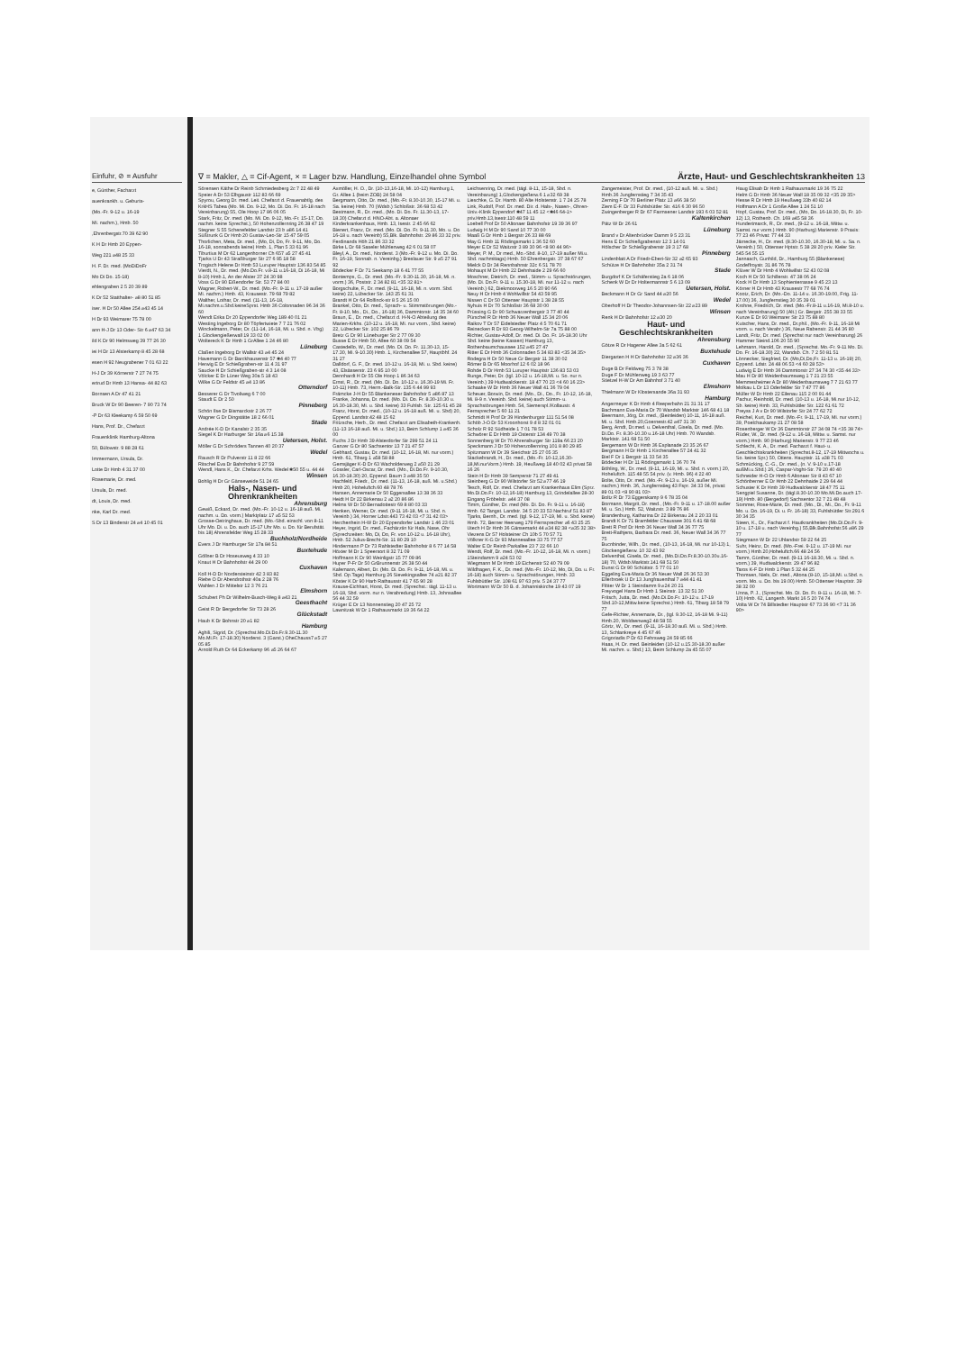Einfuhr, ⊘ = Ausfuhr
e, Günther, Facharzt
auenkrankh. u. Geburts-
(Mo.-Fr. 9-12 u. 16-19
Mi. nachm.), Hmb. 50
,Ehrenbergstr.70 39 62 90
K H Dr Hmb 20 Eppen-
Weg 221 ⌀48 25 33
H. F. Dr. med. (MoDiDoFr
Mo Di Do. 15-18)
ehlengraben 2 5 20 39 89
K Dr 52 Statthalter- ⌀8 80 51 85
iser. H Dr 50 Allee 254 ⌀43 45 14
H Dr 93 Weimarer 75 78 00
ann H-J Dr 13 Oder- Str 6 ⌀47 63 34
ild K Dr 90 Helmsweg 39 77 26 30
iei H Dr 13 Alsterkamp 8 45 28 68
esen H 92 Neugrabener 7 01 63 22
H-J Dr 39 Körnerstr 7 27 74 75
ertrud Dr Hmb 13 Hansa- 44 82 63
Bornsen A Dr 47 41 21
Bruck W Dr 90 Beeren- 7 90 73 74
-P Dr 63 Kleekamp 6 59 50 69
Hans, Prof. Dr., Chefarzt
Frauenklinik Hamburg-Altona
50, Bülowstr. 9 88 28 61
Immermann, Ursula, Dr.
Lotte Dr Hmb 4 31 37 00
Rosemarie, Dr. med.
Ursula, Dr. med.
dt, Louis, Dr. med.
nke, Karl Dr. med.
S Dr 13 Binderstr 24 ⌀4 10 45 01
∇ = Makler, △ = Cif-Agent, × = Lager bzw. Handlung, Einzelhandel ohne Symbol Ärzte, Haut- und Geschlechtskrankheiten 13
Sörensen Käthe Dr Reinb Schmiedesberg 2c 7 22 48 49
Speier A Dr 53 Elbgaustr 112 83 66 69
Spyrou, Georg Dr. med. Leit. Chefarzt d. Frauenabtlg. des KrkHS Tabea (Mo. Mi. Do. 9-12, Mo. Di. Do. Fr. 16-18 nach Vereinbarung) 55, Ole Hoop 17 86 06 05
Stark, Fritz, Dr. med. (Mo. Mi. Do. 9-12, Mo.-Fr. 15-17, Do. nachm. keine Sprechst.), 50 Hohenzollernring 26 38 47 19
Stegner S 55 Schenefelder Landstr 23 b ⌀86 14 41
Süßtrunk G Dr Hmb 20 Gustav-Leo-Str 15 47 59 05
Thorlichen, Meta, Dr. med., (Mo, Di, Do, Fr. 9-11, Mo, Do. 16-18, sonnabends keine) Hmb. 1, Plan 5 33 61 96
Tiburtius M Dr 62 Langenhorner Ch 657 ⌀5 27 45 41
Tjarks U Dr 43 Straßburger Str 27 6 95 18 58
Trogisch Helene Dr Hmb 53 Luruper Hauptstr 136 83 54 85
Vierdt, N., Dr. med. (Mo.Do.Fr. v.8-11 u.16-18, Di 16-18, Mi 8-10) Hmb.1, An der Alster 37 24 30 98
Voss G Dr 90 Eißendorfer Str. 53 77 84 00
Wagner, Robert-W., Dr. med. (Mo.-Fr. 9-11 u. 17-19 außer Mi. nachm.) Hmb. 43, Krausestr. 79 68 79 82
Walther, Lothar, Dr. med. (11-13, 16-18, Mi.nachm.u.Sbd.keineSprst. Hmb 36 Colonnaden 96 34 36 60
Wendt Erika Dr 20 Eppendorfer Weg 189 40 01 21
Westing Ingeborg Dr 80 Töpfertwiete 7 7 21 76 02
Winckelmann, Peter, Dr. (11-14, 16-18, Mi. u. Sbd. n. Vbg) 1 Glockengießerwall 19 33 02 00
Woltereck K Dr Hmb 1 GrAllee 1 24 46 80
Lüneburg
Claßen Ingeborg Dr Wallstr 43 ⌀4 45 24
Havemann G Dr Barckhausenstr 57 ✱4 40 77
Herwig E Dr Schießgraben-str 11 4 31 97
Saucke H Dr Schießgraben-str 4 3 14 08
Völcker E Dr Lüner Weg 30a 5 18 43
Wilke G Dr Feldstr 45 ⌀4 13 86
Otterndorf
Besserer G Dr Tivoliweg 6 7 00
Staudt E Dr 2 50
Pinneberg
Schön Ilse Dr Bismarckstr 2 26 77
Wagner G Dr Dingstätte 18 2 66 01
Stade
Andrée K-D Dr Kanalstr 2 35 35
Siegel K Dr Harburger Str 16a ⌀6 15 38
Uetersen, Holst.
Möller G Dr Schröders Tannen 40 20 37
Wedel
Rausch R Dr Pulverstr 11 8 22 66
Ritschel Eva Dr Bahnhofstr 9 27 59
Wendl, Hans K., Dr. Chefarzt Krhs. Wedel ✱50 55 u. 44 44
Winsen
Bohlig H Dr Gr Gänseweide 51 24 65
Hals-, Nasen- und Ohrenkrankheiten
Ahrensburg
Gewiß, Eckard, Dr. med. (Mo.-Fr. 10-12 u. 16-18 auß. Mi. nachm. u. Do. vorm.) Marktplatz 17 ⌀5 52 53
Grosse-Oetringhaus, Dr. med. (Mo.-Sbd. einschl. von 8-11 Uhr Mo. Di. u. Do. auch 15-17 Uhr Mo. u. Do. für Berufstät. bis 18) Ahrensfelder Weg 15 28 33
Buchholz/Nordheide
Evers J Dr Hamburger Str 17a 84 51
Buxtehude
Göllner B Dr Hoseusweg 4 33 10
Knaut H Dr Bahnhofstr 44 29 00
Cuxhaven
Koll H-D Dr Nordersteinstr 42 3 83 82
Riebe O Dr Abendrothstr 40a 2 28 76
Wahlen J Dr Mittelstr 12 3 76 21
Elmshorn
Schubert Ph Dr Wilhelm-Busch-Weg 8 ⌀43 21
Geesthacht
Geist R Dr Bergedorfer Str 73 28 26
Glückstadt
Haub K Dr Bohnstr 20 ⌀1 82
Hamburg
Aghili, Sigrid, Dr. (Sprechst.Mo.Di.Do.Fr.9.30-11.30 Mo.Mi.Fr. 17-18.30) Norderst. 3 (Garst.) OheChauss7 ⌀5 27 05 85
Arnold Ruth Dr 64 Eckerkamp 96 ⌀5 26 64 67
Axmöller, H. O., Dr. (10-13,16-18, Mi. 10-12) Hamburg 1, Gr. Allee 1 (beim ZOB) 24 58 04
Bergmann, Otto, Dr. med., (Mo.-Fr. 8.30-10.30, 15-17 Mi. u. Sa. keine) Hmb. 70 (Wdsb.) Schloßstr. 36 68 53 42
Bestmann, R., Dr. med., (Mo. Di. Do. Fr. 11.30-13, 17-18.30) Chefarzt d. HNO-Abt. a. Altonaer Kinderkrankenhaus, Hmb. 13, Isestr. 2 45 66 62
Bienert, Franz, Dr. med. (Mo. Di. Do. Fr. 9-11.30, Mo. u. Do 16-18 u. nach Vereinb) 55,Blk. Bahnhofstr. 29 86 33 32 priv. Ferdinands Höh 21 86 33 32
Birke L Dr 68 Saseler Mühlenweg 42 6 01 58 07
Bleyl, A., Dr. med., Norderst. 3 (Mo.-Fr. 9-12 u. Mo. Di. Do. Fr. 16-19, Sonnab. n. Vereinbg.) Breslauer Str. 9 ⌀5 27 91 92
Bödecker F Dr 71 Seekamp 18 6 41 77 55
Bontemps, G., Dr. med. (Mo.-Fr. 9.30-11.30, 16-18, Mi. n. vorm.) 36, Poststr. 2 34 82 81 <35 32 81>
Borgschulte, F., Dr. med. (9-11, 16-18, Mi. n. vorm. Sbd. keine) 22, Lübecker Str. 143 25 61 31
Brandt H Dr 64 Rolfinck-str 8 5 26 15 00
Brankel, Otto, Dr. med., Sprach- u. Stimmstörungen (Mo.-Fr. 8-10, Mo., Di., Do., 16-18) 36, Dammtorstr. 14 35 34 60
Braun, E., Dr. med., Chefarzt d. H-N-O Abteilung des Marien-Krkhs. (10-12 u. 16-18, Mi. nur vorm., Sbd. keine) 22, Lübecker Str. 102 25 86 79
Bretz G Dr 90 Lüneburger Str 2 77 09 30
Busse E Dr Hmb 50, Allee 60 38 09 54
Castedello, W., Dr. med. (Mo. Di. Do. Fr. 11.30-13, 15-17.30, Mi. 9-10.30) Hmb. 1, Kirchenallee 57, Hauptbhf. 24 31 27
Dalldorf, G. F., Dr. med. 10-12 u. 16-18, Mi. u. Sbd. keine) 43, Elsässerstr. 23 6 95 10 00
Dennhardt H Dr 55 Ole Hoop 1 86 34 63
Ernst, R., Dr. med. (Mo. Di. Do. 10-12 u. 16.30-19 Mi. Fr. 10-11) Hmb. 73, Herm.-Balk-Str. 135 6 44 99 93
Främcke J-H Dr 55 Blankeneser Bahnhofstr 5 ⌀86 87 13
Franke, Johanna, Dr. med. (Mo. Di. Do. Fr. 8.30-10.30 u. 16.30-18.30, Mi. u. Sbd. keine) 33 Fuhlsb. Str. 125 61 45 28
Franz, Horst, Dr. med., (10-12 u. 16-18 auß. Mi. u. Sbd) 20, Eppend. Landstr.42 48 15 62
Fritzsche, Herb., Dr. med. Chefarzt am Elisabeth-Krankenh. (11-13 16-18 auß. Mi. u. Sbd.) 13, Beim Schlump 1 ⌀45 36 00
Fuchs J Dr Hmb 39 Alsterdorfer Str 299 51 24 11
Ganzer G Dr 80 Sachsentor 13 7 21 47 57
Gebhard, Gustav, Dr. med. (10-12, 16-18, Mi. nur vorm.) Hmb. 61, Tibarg 1 ⌀58 58 88
Gemsjäger K-D Dr 63 Wacholderweg 2 ⌀50 21 29
Gossler, Carl-Oscar, Dr. med. (Mo., Di.Do.Fr. 9-10.30, 16.30-18.30) 20, Eppend. Baum 3 ⌀48 35 50
Hachfeld, Friedr., Dr. med. (11-13, 16-18, auß. Mi. u.Sbd.) Hmb 20, Hoheluftch.60 48 78 76
Hansen, Annemarie Dr 50 Eggersallee 13 38 36 33
Heidt H Dr 22 Birkenau 2 ⌀2 20 86 86
Helms W Dr 50 Bernadottestr 69 8 80 03 33
Henken, Werner, Dr. med. (9-11 16-18, Mi. u. Sbd. n. Vereinb.) 34, Horner Ldstr.443 73 42 03 <7 31 42 03>
Herchenhein H-W Dr 20 Eppendorfer Landstr 1 46 23 01
Heyer, Ingrid, Dr. med., Fachärztin für Hals, Nase, Ohr (Sprechzeiten: Mo, Di, Do, Fr. von 10-12 u. 16-18 Uhr), Hmb. 52 Julius-Brecht-Str. 11 80 29 10
Hindermann P Dr 73 Rahlstedter Bahnhofstr 8 6 77 14 58
Höxter M Dr 1 Speersort 8 32 71 09
Hoffmann K Dr 90 Weinligstr 15 77 09 86
Huper P-Fr Dr 50 GrBrunnenstr 26 38 50 44
Kafemann, Albert, Dr. (Mo. Di. Do. Fr. 9-11, 16-18, Mi. u. Sbd. Op.Tage) Hamburg 26 Sievekingsallee 74 ⌀21 82 37
Köster K Dr 90 Harb Rathausstr 41 7 65 90 28
Krause-Eichhart, Horst, Dr. med. (Sprechst.: tägl. 11-13 u. 16-18, Sbd. vorm. nur n. Verabredung) Hmb. 13, Johnsallee 56 44 32 59
Krüger E Dr 13 Nonnenstieg 20 47 25 72
Lawnitzak W Dr 1 Rathausmarkt 19 36 64 22
Leichsenring, Dr. med. (tägl. 8-11, 15-18, Sbd. n. Vereinbarung) 1,Glockengießerw.6 1 ⌀32 69 38
Lieschke, G. Dr. Hamb. 80 Alte Holstenstr. 1 7 24 25 78
Link, Rudolf, Prof. Dr. med. Dir. d. Hals-, Nasen-, Ohren-Univ.-Klinik Eppendorf ✱47 11 45 12 <✱46 64-1> priv.Hmb.13,Isestr.110 48 59 11
Loebell Prof Dr 50 Altonaer Bahnhofstr 19 39 36 97
Ludwig H M Dr 90 Sand 10 77 30 00
Maaß G Dr Hmb 1 Bergstr 26 33 88 69
May G Hmb 11 Rödingsmarkt 1 36 52 60
Meyer E Dr 52 Waitzstr 3 89 30 96 <8 90 44 96>
Meyer, P. M., Dr med., Mo.-Sbd. 8-10, 17-19 außer Mi.u. Sbd. nachmittags) Hmb. 50 Ehrenbergstr. 37 38 67 67
Mielck D Dr 34 Rennbahnstr 32c 6 51 78 70
Mohaupt M Dr Hmb 22 Dehnhaide 2 29 66 60
Moschner, Dietrich, Dr. med., Stimm- u. Sprachstörungen, (Mo. Di. Do.Fr. 9-11 u. 15.30-18, Mi. nur 11-12 u. nach Vereinb.) 62, Diekmoorweg 16 5 20 90 66
Neuy H Dr Hmb 4 Wohlwillstr 54 43 59 95
Nissen C Dr 50 Ottenser Hauptstr 1 38 28 55
Nyhuis H Dr 70 Schloßstr 36 68 30 00
Prüssing G Dr 90 Schwarzenbergstr 3 77 40 44
Pürschel R Dr Hmb 36 Neuer Wall 15 34 20 06
Raikov T Dr 57 Eidelstedter Platz 4 5 70 61 71
Reinecken R Dr 93 Georg-Wilhelm-Str 7a 75 88 00
Richter, Gustav-Adolf, Dr. med. Di. Do. Fr. 16-18.30 Uhr Sbd. keine (keine Kassen) Hamburg 13, Rothenbaumchaussee 152 ⌀45 27 47
Ritter E Dr Hmb 36 Colonnaden 5 34 83 83 <35 34 35>
Rodegra H Dr 50 Neue Gr Bergstr 11 38 30 02
Römer B Dr 65 Moorhof 12 6 02 18 96
Rohde D Dr Hmb 53 Luruper Hauptstr 136 83 53 03
Runge, Peter, Dr. (tgl. 10-12 u. 16-18,Mi. u. So. nur n. Vereinb.) 39 Hudtwalckerstr. 18 47 70 23 <4 60 16 23>
Schaake W Dr Hmb 36 Neuer Wall 41 36 79 04
Scheuer, Borwin, Dr. med. (Mo., Di., Do., Fr. 10-12, 16-18, Mi. 8-9 n. Vereinb. Sbd. keine) auch Stimm- u. Sprachstörungen Hmb. 54, Siemerspl./Kollaustr. 4 Fernsprecher 5 60 11 21
Schmidt H Prof Dr 39 Hindenburgstr 111 51 54 08
Schöb J-O Dr 53 Kroonhorst 9 d 8 32 01 01
Scholz R 92 Südheide 1 7 01 78 53
Schwörer E Dr Hmb 19 Osterstr 134 49 70 38
Sonnenberg W Dr 70 Ahrensburger Str 119a 66 23 20
Speckmann J Dr 50 Hohenzollernring 101 8 80 29 85
Spitzmann W Dr 39 Sierichstr 25 27 05 35
Stackebrandt, H., Dr. med., (Mo.-Fr. 10-12,16.30-18,Mi.nurVorm.) Hmb. 19, Heußweg 18 40 02 43 privat 58 16 26
Stein H Dr Hmb 39 Semperstr 71 27 49 41
Steinberg G Dr 90 Wilstorfer Str 52 ⌀77 46 19
Tesch, Rolf, Dr. med. Chefarzt am Krankenhaus Elim (Sprz. Mo.Di.Do.Fr. 10-12,16-18) Hamburg 13, Grindelallee 28-30 Eingang Fröbelstr. ⌀44 37 08
Timm, Günther, Dr. med (Mo. Di. Do. Fr. 9-11 u. 16-18) Hmb. 62 Tangst. Landstr. 34 5 20 33 53 Nachtruf 51 83 87
Tjarks, Bernh., Dr. med. (tgl. 9-12, 17-19, Mi. u. Sbd. keine) Hmb. 72, Berner Heerweg 179 Fernsprecher ⌀6 43 25 25
Utech H Dr Hmb 36 Gänsemarkt 44 ⌀34 82 38 <⌀35 32 38>
Viezens Dr 57 Holsteiner Ch 10b 5 70 57 71
Völkner K-G Dr 93 Mannesallee 33 75 77 57
Walter E Dr Reinb Parkallee 23 7 22 66 10
Wendt, Rolf, Dr. med. (Mo.-Fr. 10-12, 16-18, Mi. n. vorm.) 1Steindamm 9 ⌀24 53 02
Wiegmann M Dr Hmb 19 Eichenstr 52 40 79 09
Wildhagen, F. K., Dr. med. (Mo.-Fr. 10-12, Mo, Di, Do. u. Fr. 16-18) auch Stimm- u. Sprachstörungen, Hmb. 33 Fuhlsbüttler Str. 108 61 97 63 priv. 5 24 37 77
Wortmann W Dr 50 B. d. Johanniskirche 19 43 07 19
Zangemeister, Prof. Dr. med., (10-12 auß. Mi. u. Sbd.) Hmb.36 Jungfernstieg 7 34 35 43
Zerning F Dr 70 Berliner Platz 13 ⌀66 38 50
Ziem E-F. Dr 33 Fuhlsbüttler Str. 416 6 30 96 50
Zwingenberger R Dr 67 Farmsener Landstr 193 6 03 52 81
Kaltenkirchen
Pätz W Dr 26 61
Lüneburg
Brand v Dr Altenbrücker Damm 9 5 23 31
Hens E Dr Schießgrabenstr 12 3 14 01
Hölscher Dr Schießgrabenstr 19 3 17 68
Pinneberg
Lindenblatt A Dr Friedr-Ebert-Str 32 ⌀2 65 93
Schütze H Dr Bahnhofstr 35a 2 31 74
Stade
Burgdorf K Dr Schäferstieg 2a 6 18 06
Schenk W Dr Dr Holtermannstr 5 6 13 09
Uetersen, Holst.
Beckmann H Dr Gr Sand 44 ⌀20 56
Wedel
Oberhoff H Dr Theodor-Johannsen-Str 22 ⌀23 89
Winsen
Renk H Dr Bahnhofstr 12 ⌀30 20
Haut- und Geschlechtskrankheiten
Ahrensburg
Götze R Dr Hagener Allee 3a 5 62 61
Buxtehude
Diergarten H H Dr Bahnhofstr 32 ⌀36 36
Cuxhaven
Duge B Dr Feldweg 75 3 78 38
Duge F Dr Mühlenweg 19 3 63 77
Stietzel H-W Dr Am Bahnhof 3 71 40
Elmshorn
Thielmann W Dr Klostersande 36a 31 93
Hamburg
Angermeyer K Dr Hmb 4 Reeperbahn 21 31 31 17
Bachmann Eva-Maria Dr 70 Wandsb Marktstr 146 68 41 18
Beermann, Jörg, Dr. med., (Beinleiden) 10-11, 16-18 auß. Mi. u. Sbd. Hmb.20,Goernestr.42 ⌀47 31 30
Berg, Arndt, Dr.med. u. Delventhal, Gisela, Dr. med. (Mo. Di.Do. Fr. 8.30-10.30 u.16-18 Uhr) Hmb. 70 Wandsb. Marktstr. 141 68 51 50
Bergemann W Dr Hmb 36 Esplanade 23 35 26 67
Bergmann H Dr Hmb 1 Kirchenallee 57 24 41 32
Biel F Dr 1 Bergstr 11 33 54 35
Bödecker H Dr 11 Rödingsmarkt 1 36 70 74
Böhling, W., Dr. med. (9-11, 16-19, Mi. u. Sbd. n. vorm.) 20, Hoheluftch. 115 48 55 54 priv. (v. Hmb. 96) 4 22 40
Bolte, Otto, Dr. med. (Mo.-Fr. 9-13 u. 16-19, außer Mi. nachm.) Hmb. 36, Jungfernstieg 43 Fspr. 34 33 04, privat: 89 01 03 <8 90 81 03>
Boltz R Dr 73 Eggerskamp 9 6 78 35 04
Bormann, Margrit, Dr. med., (Mo.-Fr. 9-11 u. 17-18.00 außer Mi. u. So.) Hmb. 52, Waitzstr. 3 89 76 86
Brandenburg, Katharina Dr 22 Birkenau 24 2 20 33 01
Brandt K Dr 71 Bramfelder Chaussee 301 6 41 68 68
Brett R Prof Dr Hmb 36 Neuer Wall 34 36 77 75
Brett-Rathjens, Barbara Dr. med. 36, Neuer Wall 34 36 77 75
Bucnbinder, Wilh., Dr. med., (10-13, 16-18, Mi. nur 10-13) 1, Glockengießerw. 10 32 43 92
Delventhal, Gisela, Dr. med., (Mo.Di.Do.Fr.8.30-10.30u.16-18) 70, Wdsb.Marktstr.141 68 51 50
Dunst G Dr 90 Schüttstr. 5 77 01 10
Eggeling Eva-Maria Dr 36 Neuer Wall 26 36 53 30
Ellerbroek U Dr 13 Jungfrauenthal 7 ⌀44 41 41
Flöter W Dr 1 Steindamm 9 ⌀24 20 21
Freyvogel Hans Dr Hmb 1 Steinstr. 13 32 51 30
Fritsch, Jutta, Dr. med. (Mo.Di.Do.Fr. 10-12 u. 17-19 Sbd.10-12,Mittw.keine Sprechst.) Hmb. 61, Tibarg 18 58 79 77
Gefe-Richter, Annemarie, Dr., (tgl. 9.30-12, 16-18 Mi. 9-11) Hmb.20, Woldsenweg2 48 58 55
Görtz, W., Dr. med. (9-11, 16-18.30 auß. Mi. u. Sbd.) Hmb. 13, Schlankreye 4 45 67 46
Grigoriadis P Dr 63 Fehrsweg 24 59 85 66
Haas, H. Dr. med. Beinleiden (10-12 u.15.30-18.30 außer Mi. nachm. u. Sbd.) 13, Beim Schlump 2a 45 55 07
Haug Elisab Dr Hmb 1 Rathausmarkt 19 36 75 22
Helm G Dr Hmb 36 Neuer Wall 18 35 09 32 <35 29 35>
Hesse R Dr Hmb 19 Heußweg 33b 40 82 14
Hoffmann A Dr 1 Große Allee 1 24 51 10
Hopf, Gustav, Prof. Dr. med., (Mo, Do. 16-18.30, Di, Fr. 10-12) 13, Rothenb. Ch. 169 ⌀45 58 36
Hundertmarck, R., Dr. med., (9-12 u. 16-18, Mittw. u. Samst. nur vorm.) Hmb. 90 (Harburg) Marienstr. 9 Praxis: 77 23 46 Privat: 77 44 33
Järnecke, H., Dr. med. (8.30-10.30, 16.30-18, Mi. u. Sa. n. Vereinb.) 50, Ottenser Hptstr. 5 38 28 20 priv. Kieler Str. 545 54 55 15
Jannasch, Gunhild, Dr., Hamburg 55 (Blankenese) Godeffroystr. 31 86 76 78
Klüver W Dr Hmb 4 Wohlwillstr 52 43 02 08
Koch H Dr 50 Schillerstr. 47 38 06 24
Kock H Dr Hmb 13 Sophienterrasse 9 45 23 13
Körner H Dr Hmb 43 Krausestr 77 68 76 74
Kootz, Erich, Dr. (Mo.-Do. 11-14 u. 16.30-19.00, Frtg. 11-17.00) 36, Jungfernstieg 30 35 39 01
Krohne, Friedrich, Dr. med. (Mo.-Fr.8-11 u.16-19, Mi.8-10 u. nach Vereinbarung) 50 (Alt.) Gr. Bergstr. 255 38 33 55
Kunze E Dr 93 Weimarer Str 23 75 88 80
Kutscher, Hans, Dr. med., Dr.phil., (Mo.-Fr. 9-11, 16-18 Mi vorm. u. nach Verabr.) 36, Neue Rabenstr. 21 44 36 80
Landt, Fritz, Dr. med. (Sprechst nur nach Vereinbarung) 26 Hammer Steind.106 20 55 90
Lehmann, Harold, Dr. med., (Sprechst. Mo.-Fr. 9-11 Mo. Di. Do. Fr. 16-18.30) 22, Wandsb. Ch. 7 2 50 81 51
Lönnecker, Siegfried, Dr. (Mo,Di,Do,Fr. 11-13 u. 16-19) 20, Eppend. Ldstr. 24 48 06 53 <4 60 28 53>
Ludwig E Dr Hmb 36 Dammtorstr 27 34 74 30 <35 44 33>
Mau H Dr 80 Weidenbaumsweg 1 7 21 23 55
Memmesheimer A Dr 80 Weidenbaumsweg 7 7 21 63 77
Molkau L Dr 13 Oderfelder Str 7 47 77 86
Müller W Dr Hmb 22 Eilenau 115 2 00 91 44
Pachur, Reinhold, Dr. med. (10-13 u. 16-18, Mi.nur 10-12, Sb. keine) Hmb. 33, Fuhlsbüttler Str. 122 61 61 72
Preyss J A v Dr 90 Wilstorfer Str 24 77 62 72
Reichel, Kurt, Dr. med. (Mo.-Fr. 9-11, 17-19, Mi. nur vorm.) 39, Poelchaukamp 21 27 08 58
Rosenberger W Dr 36 Dammtorstr 27 34 08 74 <35 38 74>
Rüder, W., Dr. med. (9-12 u. 16-18, Mittw. u. Samst. nur vorm.) Hmb. 90 (Harburg) Marienstr. 9 77 23 46
Schlecht, K. A., Dr. med. Facharzt f. Haut- u. Geschlechtskrankheiten (Sprechst.8-12, 17-19 Mittwochs u. So. keine Spr.) 50, Ottens. Hauptstr. 11 ⌀38 71 03
Schmücking, C.-G., Dr. med., (n. V. 9-10 u.17-18 außMi.u.Sbd.) 26, Caspar-Voght-Str. 79 20 40 40
Schneider H-O Dr Hmb 6 Altonaer Str 8 43 67 10
Schönberner E Dr Hmb 22 Dehnhaide 2 29 64 44
Schuster K Dr Hmb 39 Hudtwalckerstr 18 47 75 11
Sengpiel Susanne, Dr. (tägl.8.30-10.30 Mo.Mi.Do.auch 17-19) Hmb. 80 (Bergedorf) Sachsentor 32 7 21 48 48
Sommer, Rose-Marie, Dr. med. (Mo., Di., Mi., Do., Fr. 9-11 Mo. u. Do. 16-19, Di. u. Fr. 16-18) 33, Fuhlsbüttler Str.291 6 30 34 35
Steen, K., Dr., Facharzt f. Hautkrankheiten (Mo.Di.Do.Fr. 9-10 u. 17-18 u. nach Vereinbg.) 55,Blk.Bahnhofstr.56 ⌀86 29 77
Stegmann W Dr 22 Uhlandstr 59 22 64 25
Suhr, Heinz, Dr. med. (Mo.-Frei. 9-12 u. 17-19 Mi. nur vorm.) Hmb.20,Hoheluftch.66 48 24 56
Tamm, Günther, Dr. med. (9-11 16-18.30, Mi. u. Sbd. n. vorm.) 39, Hudtwalckerstr. 29 47 96 82
Taros K-F Dr Hmb 1 Plan 5 32 44 25
Thomsen, Niels, Dr. med., Altona (8-10, 15-18,Mi. u.Sbd. n. vorm. Mo. u. Do. bis 19.00) Hmb. 50 Ottenser Hauptstr. 39 38 32 00
Unna, P. J., (Sprechst. Mo. Di. Do. Fr. 8-11 u. 16-18, Mi. 7-10) Hmb. 62, Langenh. Markt 16 5 20 74 74
Volta W Dr 74 Billstedter Hauptstr 67 73 36 90 <7 31 36 90>